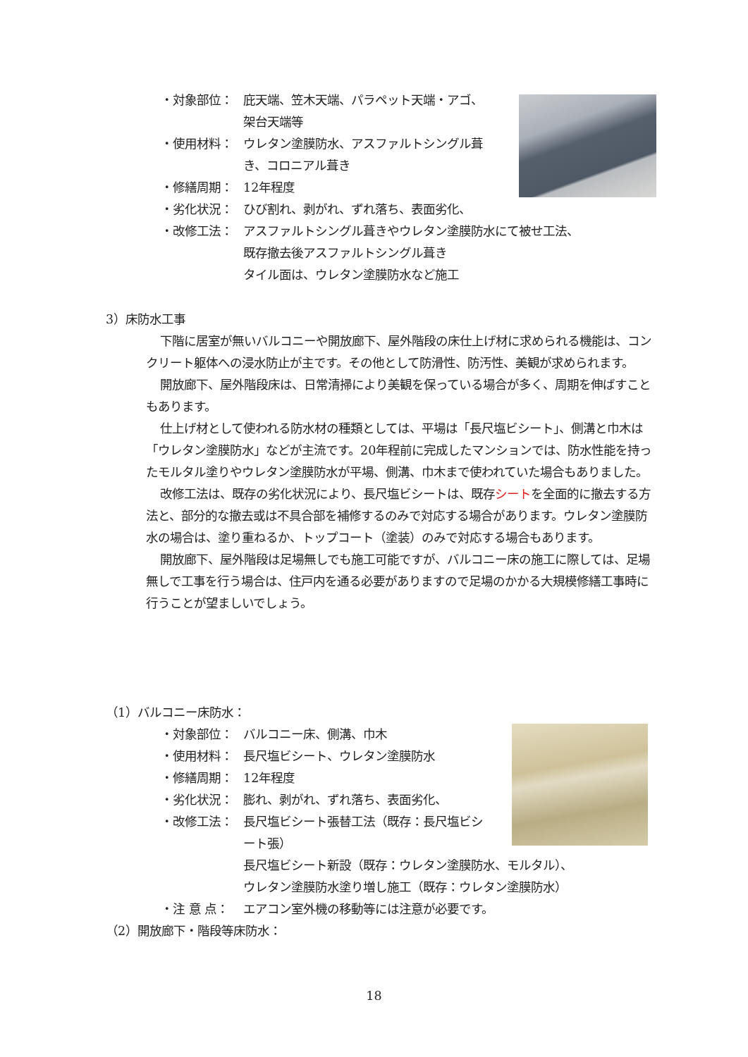・対象部位： 庇天端、笠木天端、パラペット天端・アゴ、架台天端等
・使用材料： ウレタン塗膜防水、アスファルトシングル葺き、コロニアル葺き
・修繕周期： 12年程度
・劣化状況： ひび割れ、剥がれ、ずれ落ち、表面劣化、
・改修工法： アスファルトシングル葺きやウレタン塗膜防水にて被せ工法、
既存撤去後アスファルトシングル葺き
タイル面は、ウレタン塗膜防水など施工
3）床防水工事
下階に居室が無いバルコニーや開放廊下、屋外階段の床仕上げ材に求められる機能は、コンクリート躯体への浸水防止が主です。その他として防滑性、防汚性、美観が求められます。
開放廊下、屋外階段床は、日常清掃により美観を保っている場合が多く、周期を伸ばすこともあります。
仕上げ材として使われる防水材の種類としては、平場は「長尺塩ビシート」、側溝と巾木は「ウレタン塗膜防水」などが主流です。20年程前に完成したマンションでは、防水性能を持ったモルタル塗りやウレタン塗膜防水が平場、側溝、巾木まで使われていた場合もありました。
改修工法は、既存の劣化状況により、長尺塩ビシートは、既存シートを全面的に撤去する方法と、部分的な撤去或は不具合部を補修するのみで対応する場合があります。ウレタン塗膜防水の場合は、塗り重ねるか、トップコート（塗装）のみで対応する場合もあります。
開放廊下、屋外階段は足場無しでも施工可能ですが、バルコニー床の施工に際しては、足場無しで工事を行う場合は、住戸内を通る必要がありますので足場のかかる大規模修繕工事時に行うことが望ましいでしょう。
（1）バルコニー床防水：
・対象部位： バルコニー床、側溝、巾木
・使用材料： 長尺塩ビシート、ウレタン塗膜防水
・修繕周期： 12年程度
・劣化状況： 膨れ、剥がれ、ずれ落ち、表面劣化、
・改修工法： 長尺塩ビシート張替工法（既存：長尺塩ビシート張）
長尺塩ビシート新設（既存：ウレタン塗膜防水、モルタル）、
ウレタン塗膜防水塗り増し施工（既存：ウレタン塗膜防水）
・注 意 点： エアコン室外機の移動等には注意が必要です。
（2）開放廊下・階段等床防水：
18